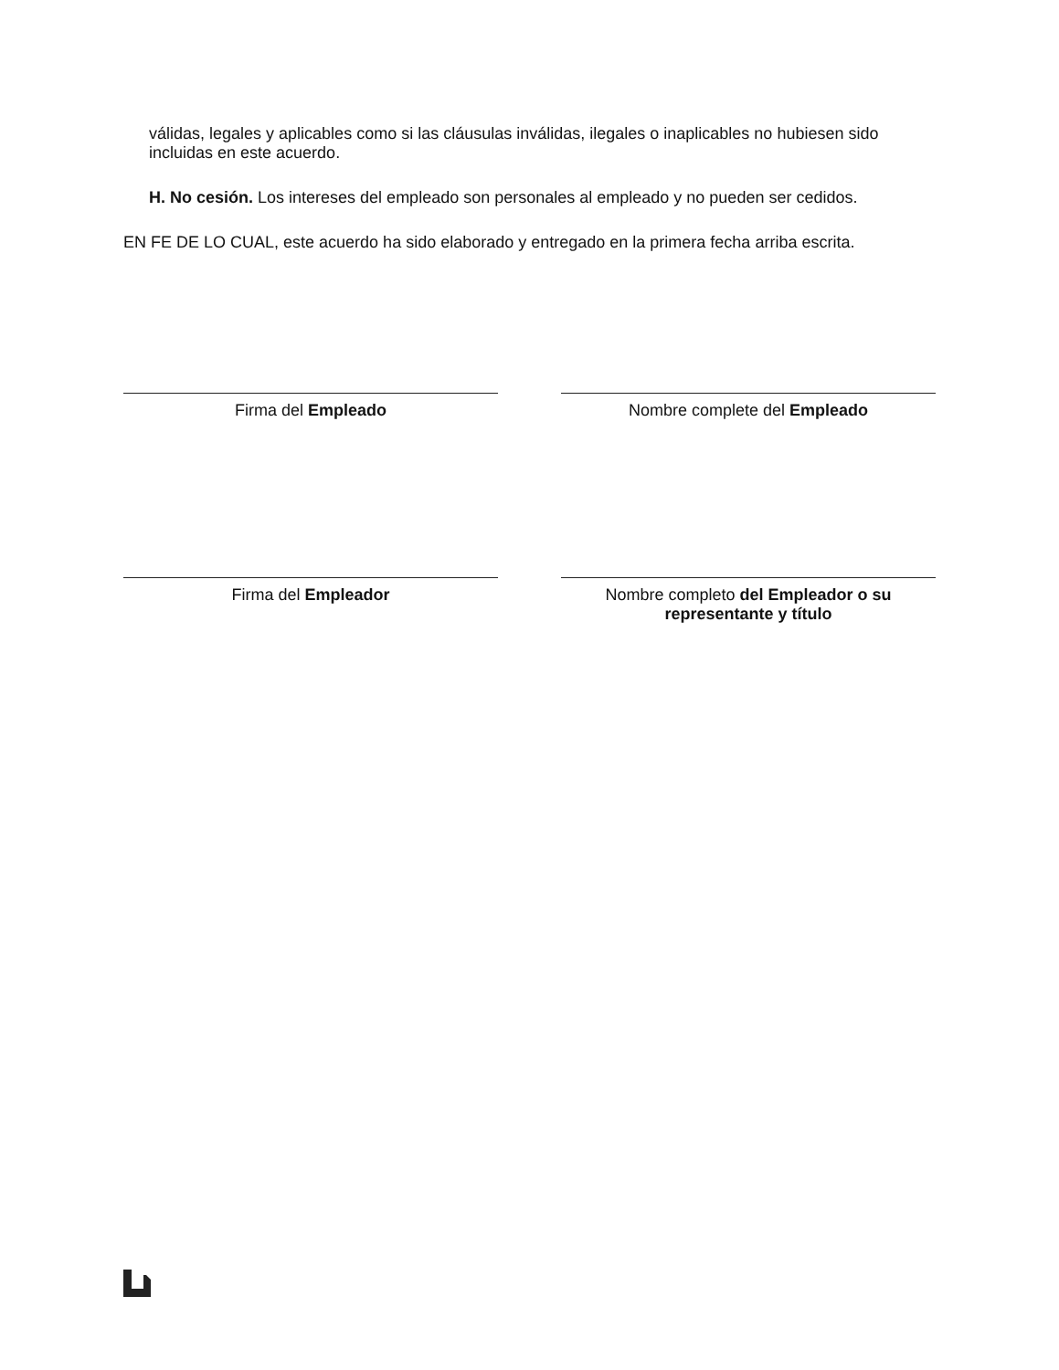válidas, legales y aplicables como si las cláusulas inválidas, ilegales o inaplicables no hubiesen sido incluidas en este acuerdo.
H. No cesión. Los intereses del empleado son personales al empleado y no pueden ser cedidos.
EN FE DE LO CUAL, este acuerdo ha sido elaborado y entregado en la primera fecha arriba escrita.
Firma del Empleado Nombre complete del Empleado
Firma del Empleador Nombre completo del Empleador o su representante y título